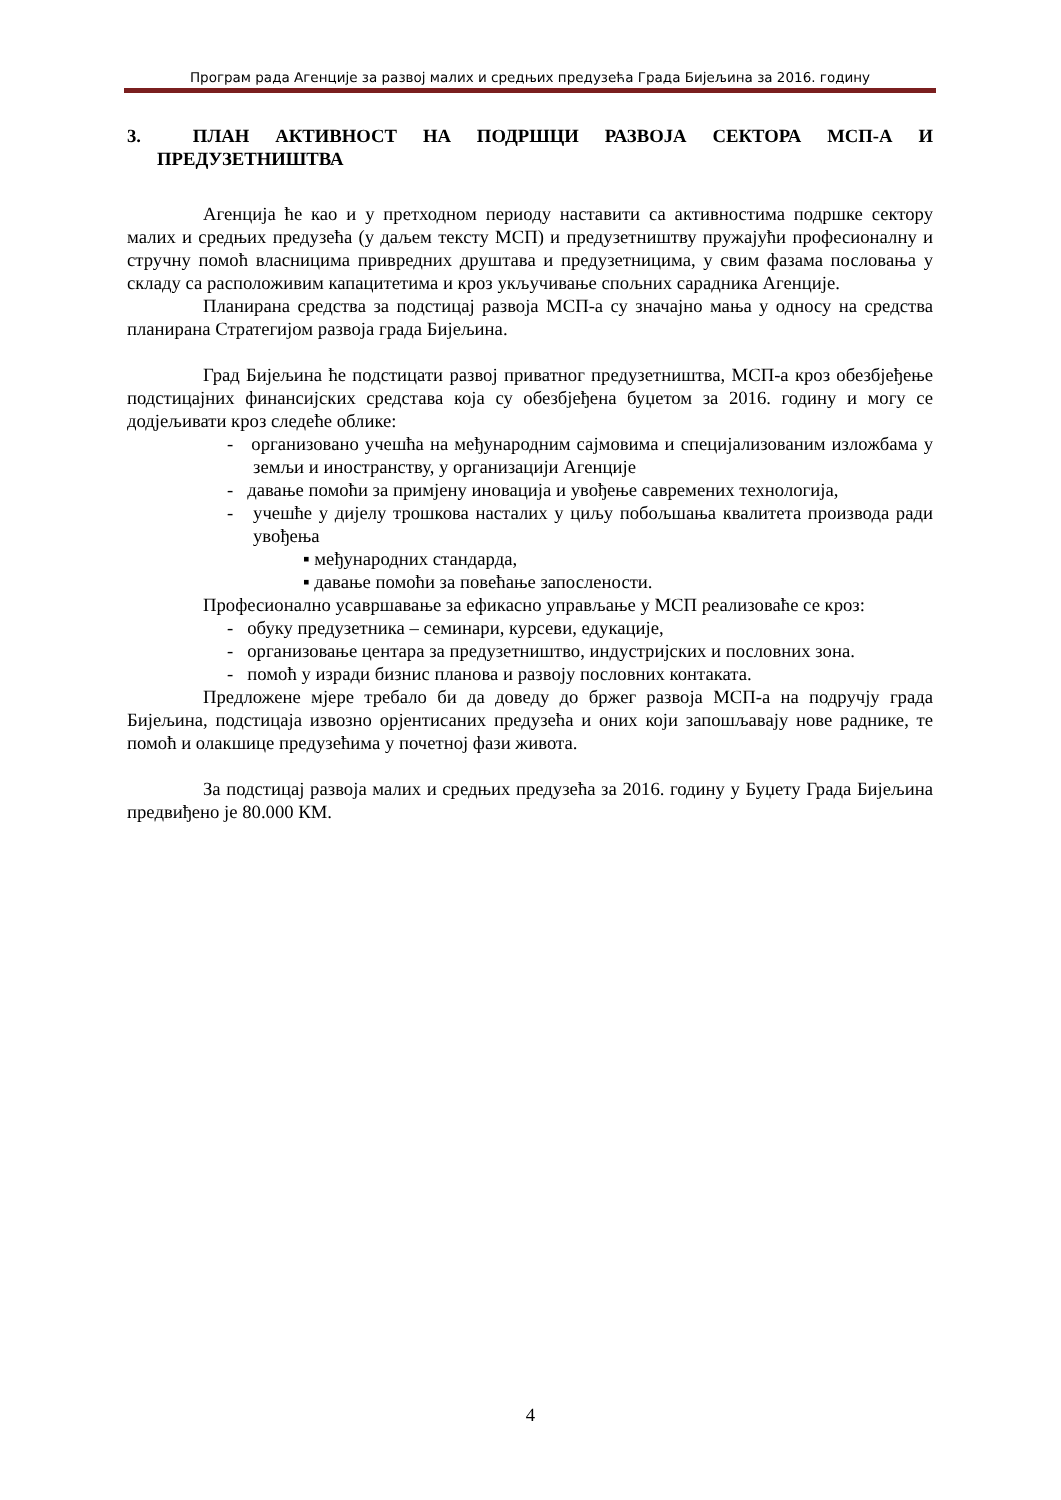Програм рада Агенције за развој малих и средњих предузећа Града Бијељина за 2016. годину
3. ПЛАН АКТИВНОСТ НА ПОДРШЦИ РАЗВОЈА СЕКТОРА МСП-А И ПРЕДУЗЕТНИШТВА
Агенција ће као и у претходном периоду наставити са активностима подршке сектору малих и средњих предузећа (у даљем тексту МСП) и предузетништву пружајући професионалну и стручну помоћ власницима привредних друштава и предузетницима, у свим фазама пословања у складу са расположивим капацитетима и кроз укључивање спољних сарадника Агенције.
Планирана средства за подстицај развоја МСП-а су значајно мања у односу на средства планирана Стратегијом развоја града Бијељина.
Град Бијељина ће подстицати развој приватног предузетништва, МСП-а кроз обезбјеђење подстицајних финансијских средстава која су обезбјеђена буџетом за 2016. годину и могу се додјељивати кроз следеће облике:
- организовано учешћа на међународним сајмовима и специјализованим изложбама у земљи и иностранству, у организацији Агенције
- давање помоћи за примјену иновација и увођење савремених технологија,
- учешће у дијелу трошкова насталих у циљу побољшања квалитета производа ради увођења
▪ међународних стандарда,
▪ давање помоћи за повећање запослености.
Професионално усавршавање за ефикасно управљање у МСП реализоваће се кроз:
- обуку предузетника – семинари, курсеви, едукације,
- организовање центара за предузетништво, индустријских и пословних зона.
- помоћ у изради бизнис планова и развоју пословних контаката.
Предложене мјере требало би да доведу до бржег развоја МСП-а на подручју града Бијељина, подстицаја извозно орјентисаних предузећа и оних који запошљавају нове раднике, те помоћ и олакшице предузећима у почетној фази живота.
За подстицај развоја малих и средњих предузећа за 2016. годину у Буџету Града Бијељина предвиђено је 80.000 КМ.
4